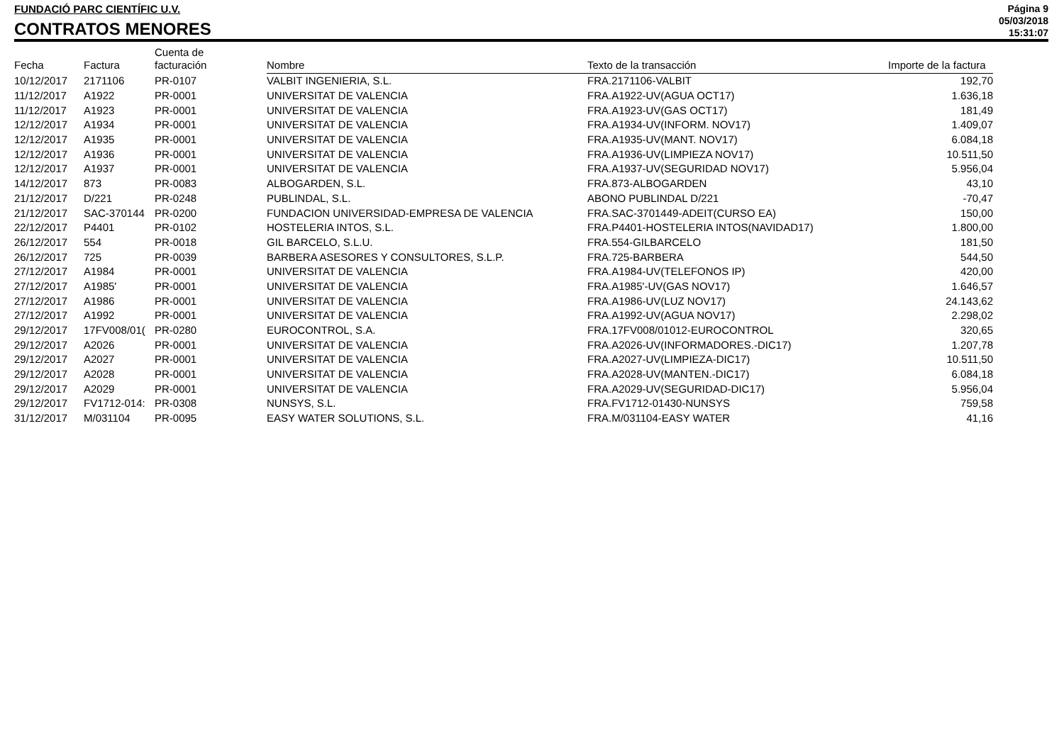FUNDACIÓ PARC CIENTÍFIC U.V.
CONTRATOS MENORES
Página 9
05/03/2018
15:31:07
| Fecha | Factura | Cuenta de facturación | Nombre | Texto de la transacción | Importe de la factura |
| --- | --- | --- | --- | --- | --- |
| 10/12/2017 | 2171106 | PR-0107 | VALBIT INGENIERIA, S.L. | FRA.2171106-VALBIT | 192,70 |
| 11/12/2017 | A1922 | PR-0001 | UNIVERSITAT DE VALENCIA | FRA.A1922-UV(AGUA OCT17) | 1.636,18 |
| 11/12/2017 | A1923 | PR-0001 | UNIVERSITAT DE VALENCIA | FRA.A1923-UV(GAS OCT17) | 181,49 |
| 12/12/2017 | A1934 | PR-0001 | UNIVERSITAT DE VALENCIA | FRA.A1934-UV(INFORM. NOV17) | 1.409,07 |
| 12/12/2017 | A1935 | PR-0001 | UNIVERSITAT DE VALENCIA | FRA.A1935-UV(MANT. NOV17) | 6.084,18 |
| 12/12/2017 | A1936 | PR-0001 | UNIVERSITAT DE VALENCIA | FRA.A1936-UV(LIMPIEZA NOV17) | 10.511,50 |
| 12/12/2017 | A1937 | PR-0001 | UNIVERSITAT DE VALENCIA | FRA.A1937-UV(SEGURIDAD NOV17) | 5.956,04 |
| 14/12/2017 | 873 | PR-0083 | ALBOGARDEN, S.L. | FRA.873-ALBOGARDEN | 43,10 |
| 21/12/2017 | D/221 | PR-0248 | PUBLINDAL, S.L. | ABONO PUBLINDAL D/221 | -70,47 |
| 21/12/2017 | SAC-370144 | PR-0200 | FUNDACION UNIVERSIDAD-EMPRESA DE VALENCIA | FRA.SAC-3701449-ADEIT(CURSO EA) | 150,00 |
| 22/12/2017 | P4401 | PR-0102 | HOSTELERIA INTOS, S.L. | FRA.P4401-HOSTELERIA INTOS(NAVIDAD17) | 1.800,00 |
| 26/12/2017 | 554 | PR-0018 | GIL BARCELO, S.L.U. | FRA.554-GILBARCELO | 181,50 |
| 26/12/2017 | 725 | PR-0039 | BARBERA ASESORES Y CONSULTORES, S.L.P. | FRA.725-BARBERA | 544,50 |
| 27/12/2017 | A1984 | PR-0001 | UNIVERSITAT DE VALENCIA | FRA.A1984-UV(TELEFONOS IP) | 420,00 |
| 27/12/2017 | A1985' | PR-0001 | UNIVERSITAT DE VALENCIA | FRA.A1985'-UV(GAS NOV17) | 1.646,57 |
| 27/12/2017 | A1986 | PR-0001 | UNIVERSITAT DE VALENCIA | FRA.A1986-UV(LUZ NOV17) | 24.143,62 |
| 27/12/2017 | A1992 | PR-0001 | UNIVERSITAT DE VALENCIA | FRA.A1992-UV(AGUA NOV17) | 2.298,02 |
| 29/12/2017 | 17FV008/01( | PR-0280 | EUROCONTROL, S.A. | FRA.17FV008/01012-EUROCONTROL | 320,65 |
| 29/12/2017 | A2026 | PR-0001 | UNIVERSITAT DE VALENCIA | FRA.A2026-UV(INFORMADORES.-DIC17) | 1.207,78 |
| 29/12/2017 | A2027 | PR-0001 | UNIVERSITAT DE VALENCIA | FRA.A2027-UV(LIMPIEZA-DIC17) | 10.511,50 |
| 29/12/2017 | A2028 | PR-0001 | UNIVERSITAT DE VALENCIA | FRA.A2028-UV(MANTEN.-DIC17) | 6.084,18 |
| 29/12/2017 | A2029 | PR-0001 | UNIVERSITAT DE VALENCIA | FRA.A2029-UV(SEGURIDAD-DIC17) | 5.956,04 |
| 29/12/2017 | FV1712-014: | PR-0308 | NUNSYS, S.L. | FRA.FV1712-01430-NUNSYS | 759,58 |
| 31/12/2017 | M/031104 | PR-0095 | EASY WATER SOLUTIONS, S.L. | FRA.M/031104-EASY WATER | 41,16 |